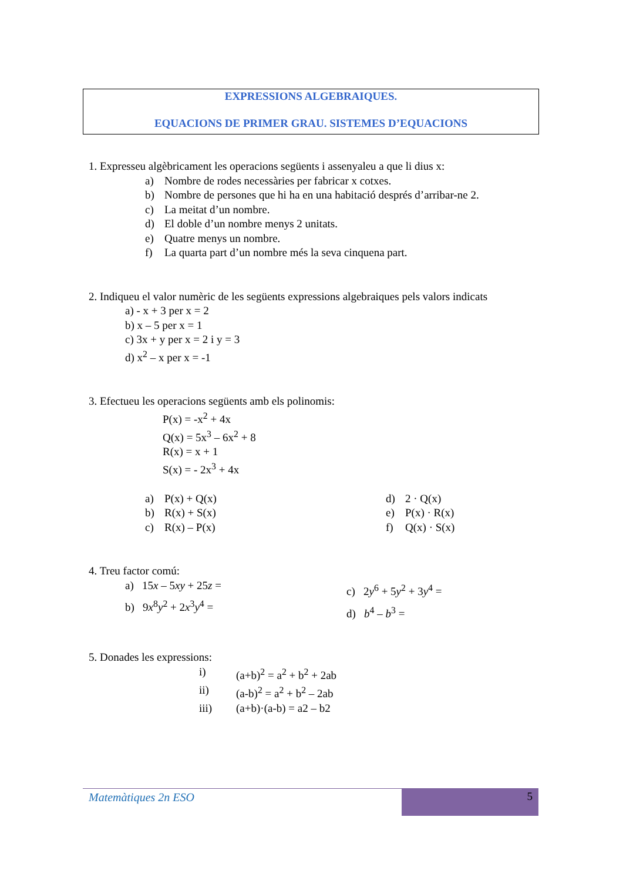EXPRESSIONS ALGEBRAIQUES.
EQUACIONS DE PRIMER GRAU. SISTEMES D’EQUACIONS
1. Expresseu algèbricament les operacions següents i assenyaleu a que li dius x:
a) Nombre de rodes necessàries per fabricar x cotxes.
b) Nombre de persones que hi ha en una habitació després d’arribar-ne 2.
c) La meitat d’un nombre.
d) El doble d’un nombre menys 2 unitats.
e) Quatre menys un nombre.
f) La quarta part d’un nombre més la seva cinquena part.
2. Indiqueu el valor numèric de les següents expressions algebraiques pels valors indicats
a) - x + 3 per x = 2
b) x – 5 per x = 1
c) 3x + y per x = 2 i y = 3
d) x<sup>2</sup> – x per x = -1
3. Efectueu les operacions següents amb els polinomis:
P(x) = -x<sup>2</sup> + 4x
Q(x) = 5x<sup>3</sup> – 6x<sup>2</sup> + 8
R(x) = x + 1
S(x) = - 2x<sup>3</sup> + 4x
a) P(x) + Q(x)
b) R(x) + S(x)
c) R(x) – P(x)
d) 2 · Q(x)
e) P(x) · R(x)
f) Q(x) · S(x)
4. Treu factor comú:
a) 15x – 5xy + 25z =
b) 9x<sup>8</sup>y<sup>2</sup> + 2x<sup>3</sup>y<sup>4</sup> =
c) 2y<sup>6</sup> + 5y<sup>2</sup> + 3y<sup>4</sup> =
d) b<sup>4</sup> – b<sup>3</sup> =
5. Donades les expressions:
i) (a+b)<sup>2</sup> = a<sup>2</sup> + b<sup>2</sup> + 2ab
ii) (a-b)<sup>2</sup> = a<sup>2</sup> + b<sup>2</sup> – 2ab
iii) (a+b)·(a-b) = a2 – b2
Matemàtiques 2n ESO 5